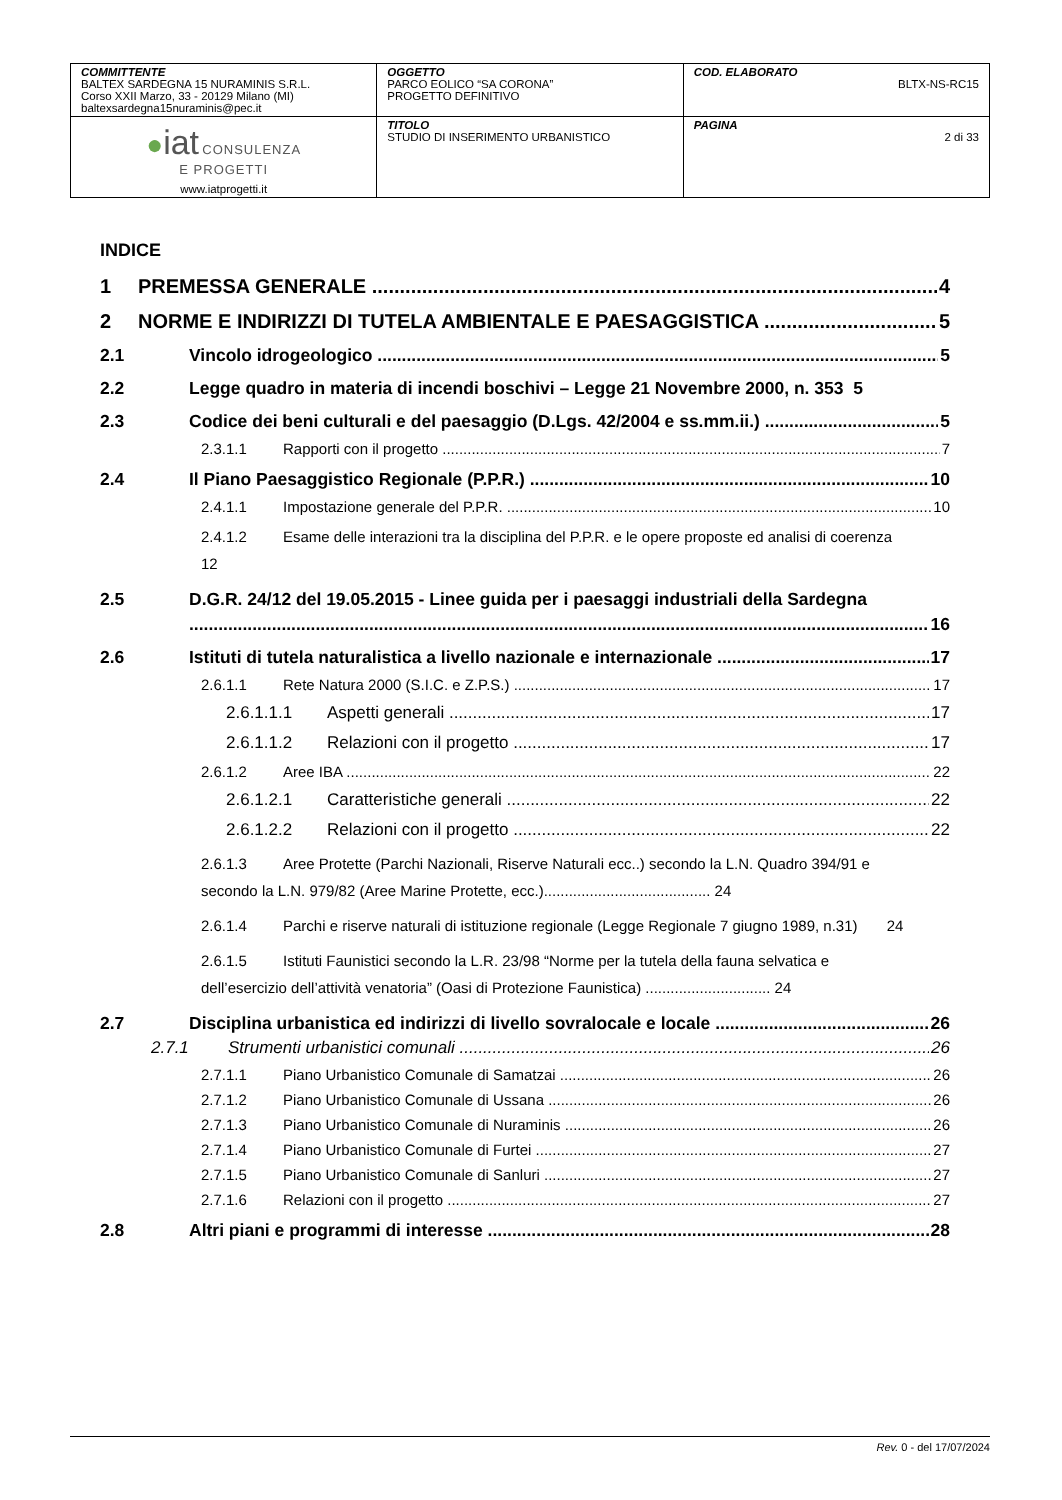| COMMITTENTE BALTEX SARDEGNA 15 NURAMINIS S.R.L. Corso XXII Marzo, 33 - 20129 Milano (MI) baltexsardegna15nuraminis@pec.it | OGGETTO PARCO EOLICO “SA CORONA” PROGETTO DEFINITIVO | COD. ELABORATO BLTX-NS-RC15 |
| ● iat CONSULENZA E PROGETTI www.iatprogetti.it | TITOLO STUDIO DI INSERIMENTO URBANISTICO | PAGINA 2 di 33 |
INDICE
1 PREMESSA GENERALE 4
2 NORME E INDIRIZZI DI TUTELA AMBIENTALE E PAESAGGISTICA 5
2.1 Vincolo idrogeologico 5
2.2 Legge quadro in materia di incendi boschivi – Legge 21 Novembre 2000, n. 353 5
2.3 Codice dei beni culturali e del paesaggio (D.Lgs. 42/2004 e ss.mm.ii.) 5
2.3.1.1 Rapporti con il progetto 7
2.4 Il Piano Paesaggistico Regionale (P.P.R.) 10
2.4.1.1 Impostazione generale del P.P.R. 10
2.4.1.2 Esame delle interazioni tra la disciplina del P.P.R. e le opere proposte ed analisi di coerenza 12
2.5 D.G.R. 24/12 del 19.05.2015 - Linee guida per i paesaggi industriali della Sardegna
16
2.6 Istituti di tutela naturalistica a livello nazionale e internazionale 17
2.6.1.1 Rete Natura 2000 (S.I.C. e Z.P.S.) 17
2.6.1.1.1 Aspetti generali 17
2.6.1.1.2 Relazioni con il progetto 17
2.6.1.2 Aree IBA 22
2.6.1.2.1 Caratteristiche generali 22
2.6.1.2.2 Relazioni con il progetto 22
2.6.1.3 Aree Protette (Parchi Nazionali, Riserve Naturali ecc..) secondo la L.N. Quadro 394/91 e secondo la L.N. 979/82 (Aree Marine Protette, ecc.)........................................ 24
2.6.1.4 Parchi e riserve naturali di istituzione regionale (Legge Regionale 7 giugno 1989, n.31) 24
2.6.1.5 Istituti Faunistici secondo la L.R. 23/98 “Norme per la tutela della fauna selvatica e dell’esercizio dell’attività venatoria” (Oasi di Protezione Faunistica) .............................. 24
2.7 Disciplina urbanistica ed indirizzi di livello sovralocale e locale 26
2.7.1 Strumenti urbanistici comunali 26
2.7.1.1 Piano Urbanistico Comunale di Samatzai 26
2.7.1.2 Piano Urbanistico Comunale di Ussana 26
2.7.1.3 Piano Urbanistico Comunale di Nuraminis 26
2.7.1.4 Piano Urbanistico Comunale di Furtei 27
2.7.1.5 Piano Urbanistico Comunale di Sanluri 27
2.7.1.6 Relazioni con il progetto 27
2.8 Altri piani e programmi di interesse 28
Rev. 0 - del 17/07/2024